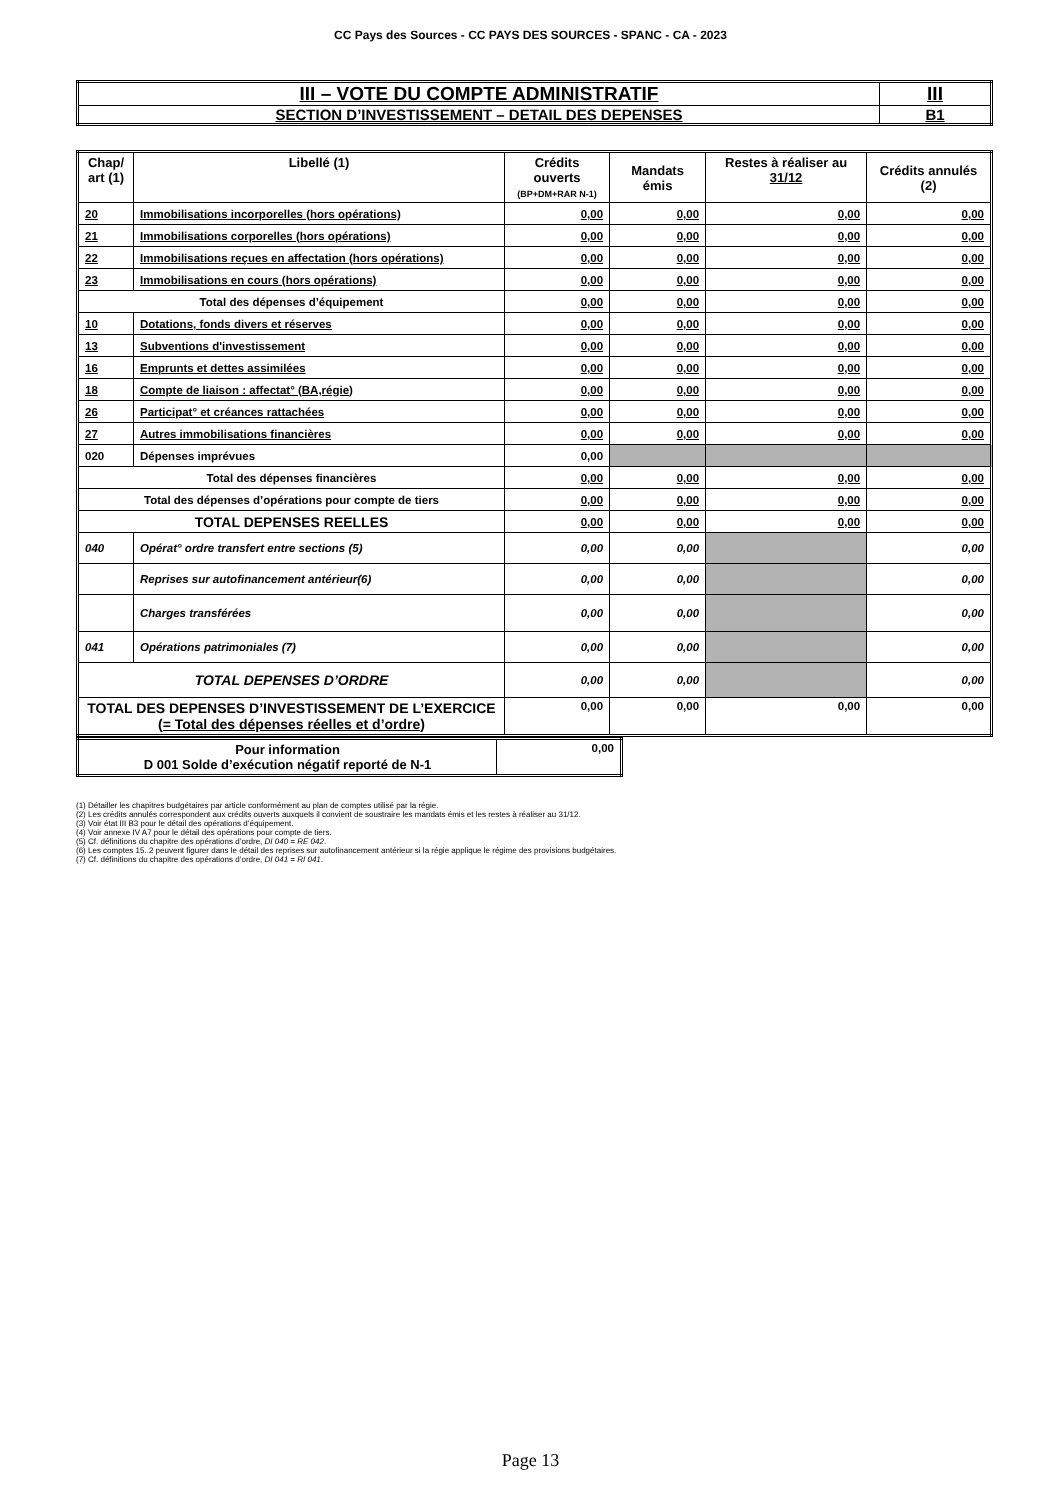CC Pays des Sources - CC PAYS DES SOURCES - SPANC - CA - 2023
| III – VOTE DU COMPTE ADMINISTRATIF | III |
| SECTION D’INVESTISSEMENT – DETAIL DES DEPENSES | B1 |
| Chap/ art (1) | Libellé (1) | Crédits ouverts (BP+DM+RAR N-1) | Mandats émis | Restes à réaliser au 31/12 | Crédits annulés (2) |
| --- | --- | --- | --- | --- | --- |
| 20 | Immobilisations incorporelles (hors opérations) | 0,00 | 0,00 | 0,00 | 0,00 |
| 21 | Immobilisations corporelles (hors opérations) | 0,00 | 0,00 | 0,00 | 0,00 |
| 22 | Immobilisations reçues en affectation (hors opérations) | 0,00 | 0,00 | 0,00 | 0,00 |
| 23 | Immobilisations en cours (hors opérations) | 0,00 | 0,00 | 0,00 | 0,00 |
| Total des dépenses d’équipement | | 0,00 | 0,00 | 0,00 | 0,00 |
| 10 | Dotations, fonds divers et réserves | 0,00 | 0,00 | 0,00 | 0,00 |
| 13 | Subventions d'investissement | 0,00 | 0,00 | 0,00 | 0,00 |
| 16 | Emprunts et dettes assimilées | 0,00 | 0,00 | 0,00 | 0,00 |
| 18 | Compte de liaison : affectat° (BA,régie) | 0,00 | 0,00 | 0,00 | 0,00 |
| 26 | Participat° et créances rattachées | 0,00 | 0,00 | 0,00 | 0,00 |
| 27 | Autres immobilisations financières | 0,00 | 0,00 | 0,00 | 0,00 |
| 020 | Dépenses imprévues | 0,00 | | | |
| Total des dépenses financières | | 0,00 | 0,00 | 0,00 | 0,00 |
| Total des dépenses d’opérations pour compte de tiers | | 0,00 | 0,00 | 0,00 | 0,00 |
| TOTAL DEPENSES REELLES | | 0,00 | 0,00 | 0,00 | 0,00 |
| 040 | Opérat° ordre transfert entre sections (5) | 0,00 | 0,00 | | 0,00 |
| | Reprises sur autofinancement antérieur(6) | 0,00 | 0,00 | | 0,00 |
| | Charges transférées | 0,00 | 0,00 | | 0,00 |
| 041 | Opérations patrimoniales (7) | 0,00 | 0,00 | | 0,00 |
| TOTAL DEPENSES D’ORDRE | | 0,00 | 0,00 | | 0,00 |
| TOTAL DES DEPENSES D’INVESTISSEMENT DE L’EXERCICE (= Total des dépenses réelles et d’ordre) | | 0,00 | 0,00 | 0,00 | 0,00 |
| Pour information D 001 Solde d’exécution négatif reporté de N-1 | 0,00 |
(1) Détailler les chapitres budgétaires par article conformément au plan de comptes utilisé par la régie.
(2) Les crédits annulés correspondent aux crédits ouverts auxquels il convient de soustraire les mandats émis et les restes à réaliser au 31/12.
(3) Voir état III B3 pour le détail des opérations d’équipement.
(4) Voir annexe IV A7 pour le détail des opérations pour compte de tiers.
(5) Cf. définitions du chapitre des opérations d’ordre, DI 040 = RE 042.
(6) Les comptes 15..2 peuvent figurer dans le détail des reprises sur autofinancement antérieur si la régie applique le régime des provisions budgétaires.
(7) Cf. définitions du chapitre des opérations d’ordre, DI 041 = RI 041.
Page 13